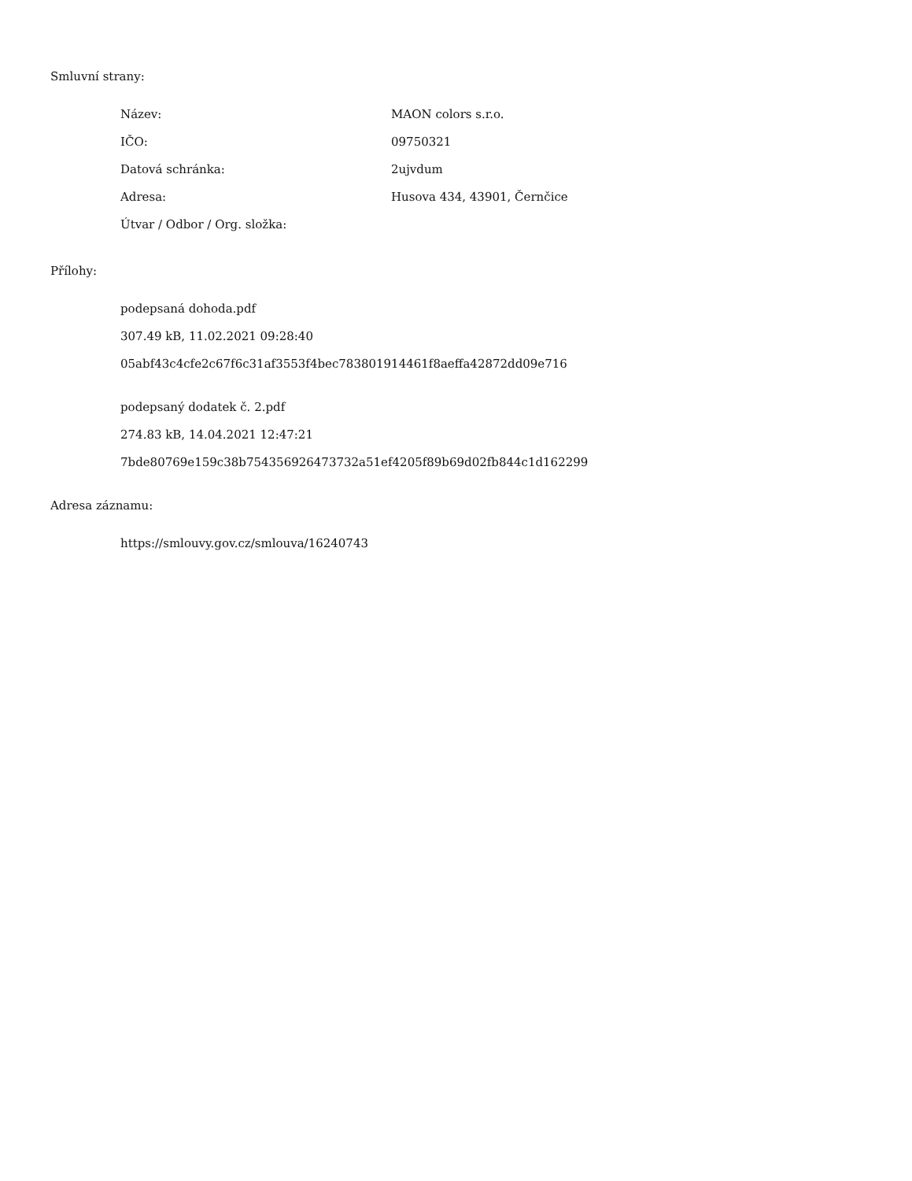Smluvní strany:
| Název: | MAON colors s.r.o. |
| IČO: | 09750321 |
| Datová schránka: | 2ujvdum |
| Adresa: | Husova 434, 43901, Černčice |
| Útvar / Odbor / Org. složka: | |
Přílohy:
podepsaná dohoda.pdf
307.49 kB, 11.02.2021 09:28:40
05abf43c4cfe2c67f6c31af3553f4bec783801914461f8aeffa42872dd09e716
podepsaný dodatek č. 2.pdf
274.83 kB, 14.04.2021 12:47:21
7bde80769e159c38b754356926473732a51ef4205f89b69d02fb844c1d162299
Adresa záznamu:
https://smlouvy.gov.cz/smlouva/16240743